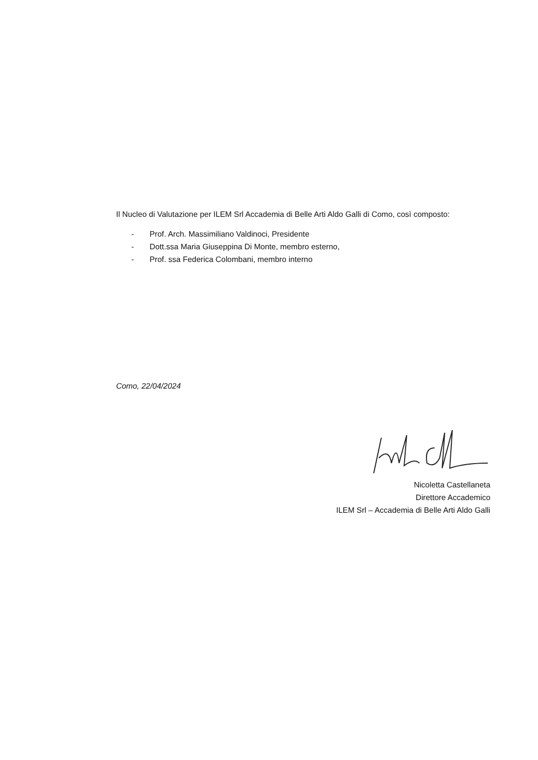Il Nucleo di Valutazione per ILEM Srl Accademia di Belle Arti Aldo Galli di Como, così composto:
- Prof. Arch. Massimiliano Valdinoci, Presidente
- Dott.ssa Maria Giuseppina Di Monte, membro esterno,
- Prof. ssa Federica Colombani, membro interno
Como, 22/04/2024
Nicoletta Castellaneta
Direttore Accademico
ILEM Srl – Accademia di Belle Arti Aldo Galli